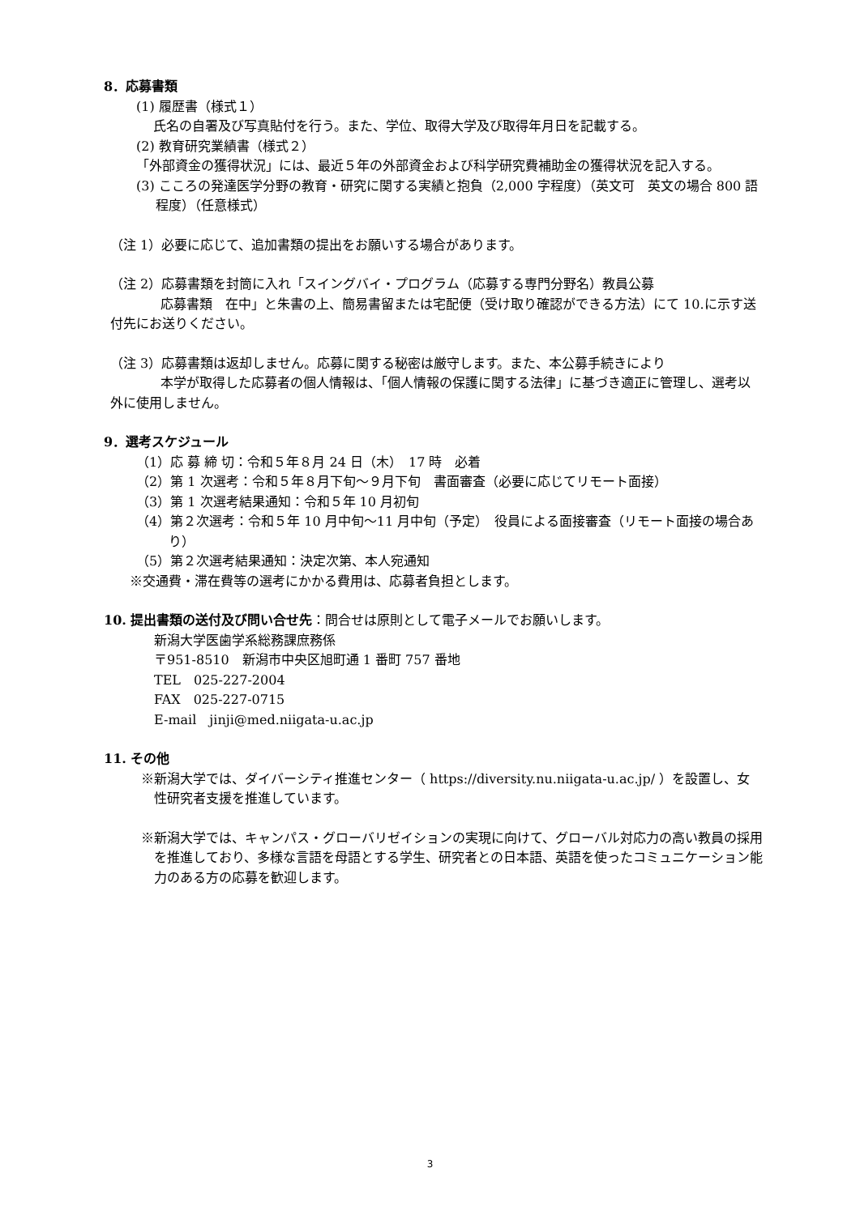8．応募書類
(1) 履歴書（様式１）
　 氏名の自署及び写真貼付を行う。また、学位、取得大学及び取得年月日を記載する。
(2) 教育研究業績書（様式２）
「外部資金の獲得状況」には、最近５年の外部資金および科学研究費補助金の獲得状況を記入する。
(3) こころの発達医学分野の教育・研究に関する実績と抱負（2,000 字程度）（英文可　英文の場合 800 語程度）（任意様式）
（注 1）必要に応じて、追加書類の提出をお願いする場合があります。
（注 2）応募書類を封筒に入れ「スイングバイ・プログラム（応募する専門分野名）教員公募
応募書類　在中」と朱書の上、簡易書留または宅配便（受け取り確認ができる方法）にて 10.に示す送付先にお送りください。
（注 3）応募書類は返却しません。応募に関する秘密は厳守します。また、本公募手続きにより
本学が取得した応募者の個人情報は、「個人情報の保護に関する法律」に基づき適正に管理し、選考以外に使用しません。
9．選考スケジュール
（1）応 募 締 切：令和５年８月 24 日（木）　17 時　必着
（2）第 1 次選考：令和５年８月下旬～９月下旬　書面審査（必要に応じてリモート面接）
（3）第 1 次選考結果通知：令和５年 10 月初旬
（4）第２次選考：令和５年 10 月中旬～11 月中旬（予定）　役員による面接審査（リモート面接の場合あり）
（5）第２次選考結果通知：決定次第、本人宛通知
※交通費・滞在費等の選考にかかる費用は、応募者負担とします。
10. 提出書類の送付及び問い合せ先：問合せは原則として電子メールでお願いします。
新潟大学医歯学系総務課庶務係
〒951-8510　新潟市中央区旭町通 1 番町 757 番地
TEL　025-227-2004
FAX　025-227-0715
E-mail　jinji@med.niigata-u.ac.jp
11. その他
※新潟大学では、ダイバーシティ推進センター（ https://diversity.nu.niigata-u.ac.jp/ ）を設置し、女性研究者支援を推進しています。
※新潟大学では、キャンパス・グローバリゼイションの実現に向けて、グローバル対応力の高い教員の採用を推進しており、多様な言語を母語とする学生、研究者との日本語、英語を使ったコミュニケーション能力のある方の応募を歓迎します。
3